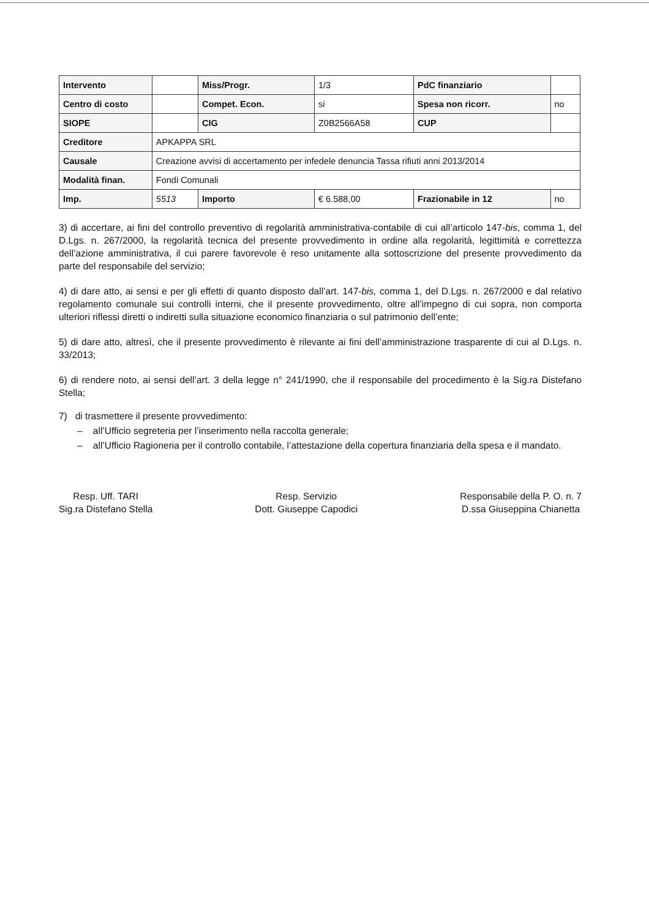| Intervento | | Miss/Progr. | 1/3 | PdC finanziario | |
| Centro di costo | | Compet. Econ. | si | Spesa non ricorr. | no |
| SIOPE | | CIG | Z0B2566A58 | CUP | |
| Creditore | APKAPPA SRL | | | | |
| Causale | Creazione avvisi di accertamento per infedele denuncia Tassa rifiuti anni 2013/2014 | | | | |
| Modalità finan. | Fondi Comunali | | | | |
| Imp. | 5513 | Importo | € 6.588,00 | Frazionabile in 12 | no |
3) di accertare, ai fini del controllo preventivo di regolarità amministrativa-contabile di cui all’articolo 147-bis, comma 1, del D.Lgs. n. 267/2000, la regolarità tecnica del presente provvedimento in ordine alla regolarità, legittimità e correttezza dell’azione amministrativa, il cui parere favorevole è reso unitamente alla sottoscrizione del presente provvedimento da parte del responsabile del servizio;
4) di dare atto, ai sensi e per gli effetti di quanto disposto dall’art. 147-bis, comma 1, del D.Lgs. n. 267/2000 e dal relativo regolamento comunale sui controlli interni, che il presente provvedimento, oltre all’impegno di cui sopra, non comporta ulteriori riflessi diretti o indiretti sulla situazione economico finanziaria o sul patrimonio dell’ente;
5) di dare atto, altresì, che il presente provvedimento è rilevante ai fini dell’amministrazione trasparente di cui al D.Lgs. n. 33/2013;
6) di rendere noto, ai sensi dell’art. 3 della legge n° 241/1990, che il responsabile del procedimento è la Sig.ra Distefano Stella;
7) di trasmettere il presente provvedimento:
– all’Ufficio segreteria per l’inserimento nella raccolta generale;
– all’Ufficio Ragioneria per il controllo contabile, l’attestazione della copertura finanziaria della spesa e il mandato.
Resp. Uff. TARI
Sig.ra Distefano Stella
Resp. Servizio
Dott. Giuseppe Capodici
Responsabile della P. O. n. 7
D.ssa Giuseppina Chianetta